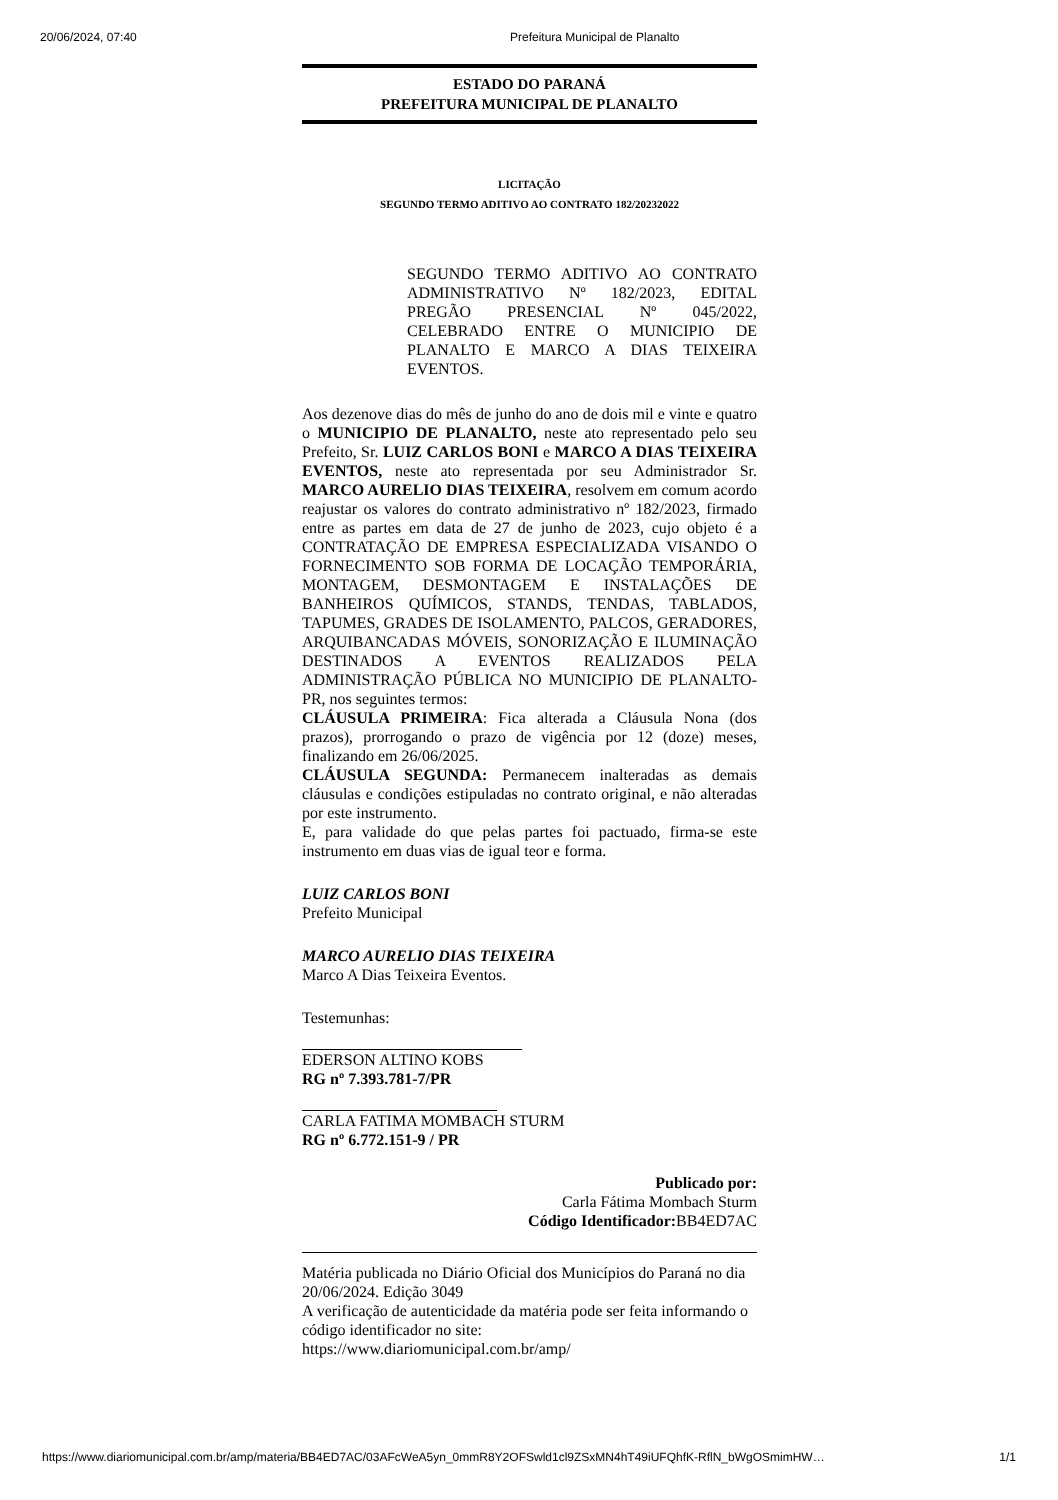20/06/2024, 07:40 Prefeitura Municipal de Planalto
ESTADO DO PARANÁ
PREFEITURA MUNICIPAL DE PLANALTO
LICITAÇÃO
SEGUNDO TERMO ADITIVO AO CONTRATO 182/20232022
SEGUNDO TERMO ADITIVO AO CONTRATO ADMINISTRATIVO Nº 182/2023, EDITAL PREGÃO PRESENCIAL Nº 045/2022, CELEBRADO ENTRE O MUNICIPIO DE PLANALTO E MARCO A DIAS TEIXEIRA EVENTOS.
Aos dezenove dias do mês de junho do ano de dois mil e vinte e quatro o MUNICIPIO DE PLANALTO, neste ato representado pelo seu Prefeito, Sr. LUIZ CARLOS BONI e MARCO A DIAS TEIXEIRA EVENTOS, neste ato representada por seu Administrador Sr. MARCO AURELIO DIAS TEIXEIRA, resolvem em comum acordo reajustar os valores do contrato administrativo nº 182/2023, firmado entre as partes em data de 27 de junho de 2023, cujo objeto é a CONTRATAÇÃO DE EMPRESA ESPECIALIZADA VISANDO O FORNECIMENTO SOB FORMA DE LOCAÇÃO TEMPORÁRIA, MONTAGEM, DESMONTAGEM E INSTALAÇÕES DE BANHEIROS QUÍMICOS, STANDS, TENDAS, TABLADOS, TAPUMES, GRADES DE ISOLAMENTO, PALCOS, GERADORES, ARQUIBANCADAS MÓVEIS, SONORIZAÇÃO E ILUMINAÇÃO DESTINADOS A EVENTOS REALIZADOS PELA ADMINISTRAÇÃO PÚBLICA NO MUNICIPIO DE PLANALTO-PR, nos seguintes termos:
CLÁUSULA PRIMEIRA: Fica alterada a Cláusula Nona (dos prazos), prorrogando o prazo de vigência por 12 (doze) meses, finalizando em 26/06/2025.
CLÁUSULA SEGUNDA: Permanecem inalteradas as demais cláusulas e condições estipuladas no contrato original, e não alteradas por este instrumento.
E, para validade do que pelas partes foi pactuado, firma-se este instrumento em duas vias de igual teor e forma.
LUIZ CARLOS BONI
Prefeito Municipal
MARCO AURELIO DIAS TEIXEIRA
Marco A Dias Teixeira Eventos.
Testemunhas:
EDERSON ALTINO KOBS
RG nº 7.393.781-7/PR
CARLA FATIMA MOMBACH STURM
RG nº 6.772.151-9 / PR
Publicado por:
Carla Fátima Mombach Sturm
Código Identificador: BB4ED7AC
Matéria publicada no Diário Oficial dos Municípios do Paraná no dia 20/06/2024. Edição 3049
A verificação de autenticidade da matéria pode ser feita informando o código identificador no site:
https://www.diariomunicipal.com.br/amp/
https://www.diariomunicipal.com.br/amp/materia/BB4ED7AC/03AFcWeA5yn_0mmR8Y2OFSwld1cl9ZSxMN4hT49iUFQhfK-RflN_bWgOSmimHW… 1/1